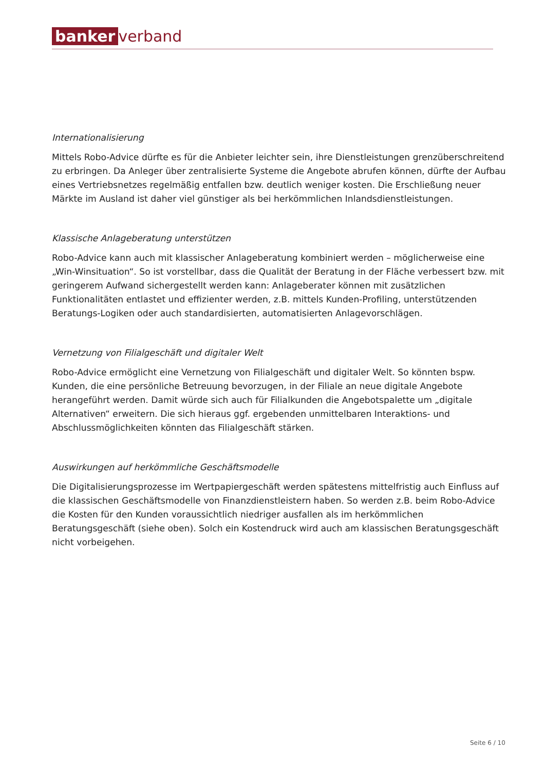banker verband
Internationalisierung
Mittels Robo-Advice dürfte es für die Anbieter leichter sein, ihre Dienstleistungen grenzüberschreitend zu erbringen. Da Anleger über zentralisierte Systeme die Angebote abrufen können, dürfte der Aufbau eines Vertriebsnetzes regelmäßig entfallen bzw. deutlich weniger kosten. Die Erschließung neuer Märkte im Ausland ist daher viel günstiger als bei herkömmlichen Inlandsdienstleistungen.
Klassische Anlageberatung unterstützen
Robo-Advice kann auch mit klassischer Anlageberatung kombiniert werden – möglicherweise eine „Win-Winsituation“. So ist vorstellbar, dass die Qualität der Beratung in der Fläche verbessert bzw. mit geringerem Aufwand sichergestellt werden kann: Anlageberater können mit zusätzlichen Funktionalitäten entlastet und effizienter werden, z.B. mittels Kunden-Profiling, unterstützenden Beratungs-Logiken oder auch standardisierten, automatisierten Anlagevorschlägen.
Vernetzung von Filialgeschäft und digitaler Welt
Robo-Advice ermöglicht eine Vernetzung von Filialgeschäft und digitaler Welt. So könnten bspw. Kunden, die eine persönliche Betreuung bevorzugen, in der Filiale an neue digitale Angebote herangeführt werden. Damit würde sich auch für Filialkunden die Angebotspalette um „digitale Alternativen“ erweitern. Die sich hieraus ggf. ergebenden unmittelbaren Interaktions- und Abschlussmöglichkeiten könnten das Filialgeschäft stärken.
Auswirkungen auf herkömmliche Geschäftsmodelle
Die Digitalisierungsprozesse im Wertpapiergeschäft werden spätestens mittelfristig auch Einfluss auf die klassischen Geschäftsmodelle von Finanzdienstleistern haben. So werden z.B. beim Robo-Advice die Kosten für den Kunden voraussichtlich niedriger ausfallen als im herkömmlichen Beratungsgeschäft (siehe oben). Solch ein Kostendruck wird auch am klassischen Beratungsgeschäft nicht vorbeigehen.
Seite 6 / 10